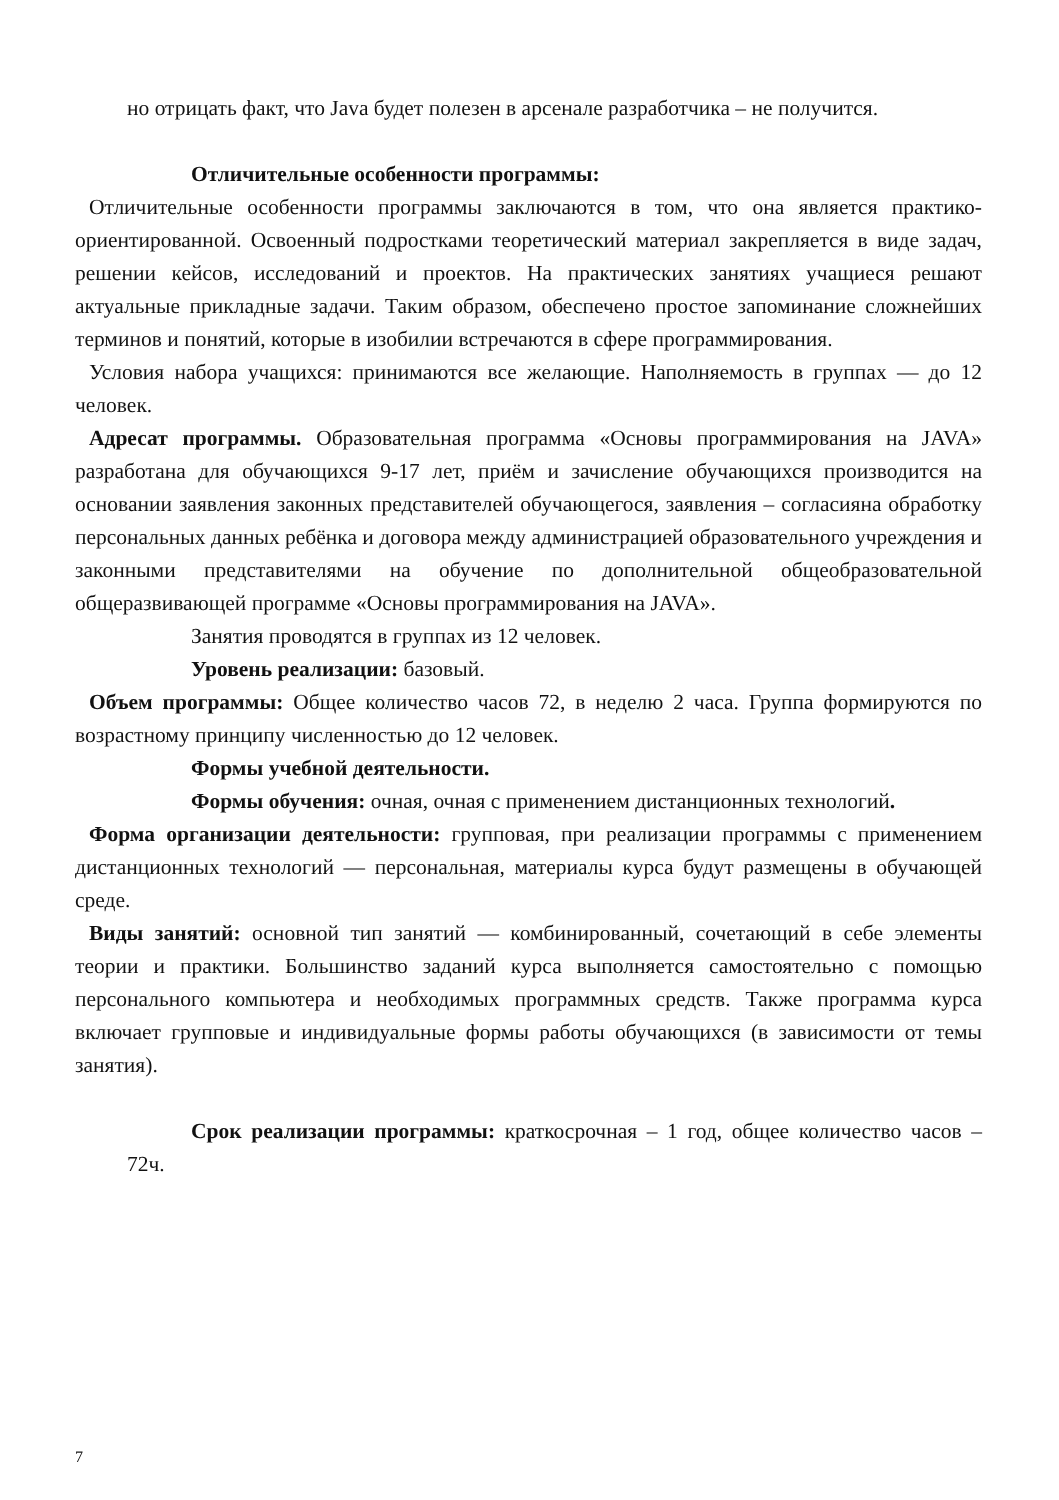но отрицать факт, что Java будет полезен в арсенале разработчика – не получится.
Отличительные особенности программы:
Отличительные особенности программы заключаются в том, что она является практико-ориентированной. Освоенный подростками теоретический материал закрепляется в виде задач, решении кейсов, исследований и проектов. На практических занятиях учащиеся решают актуальные прикладные задачи. Таким образом, обеспечено простое запоминание сложнейших терминов и понятий, которые в изобилии встречаются в сфере программирования.
Условия набора учащихся: принимаются все желающие. Наполняемость в группах — до 12 человек.
Адресат программы. Образовательная программа «Основы программирования на JAVA» разработана для обучающихся 9-17 лет, приём и зачисление обучающихся производится на основании заявления законных представителей обучающегося, заявления – согласияна обработку персональных данных ребёнка и договора между администрацией образовательного учреждения и законными представителями на обучение по дополнительной общеобразовательной общеразвивающей программе «Основы программирования на JAVA».
Занятия проводятся в группах из 12 человек.
Уровень реализации: базовый.
Объем программы: Общее количество часов 72, в неделю 2 часа. Группа формируются по возрастному принципу численностью до 12 человек.
Формы учебной деятельности.
Формы обучения: очная, очная с применением дистанционных технологий.
Форма организации деятельности: групповая, при реализации программы с применением дистанционных технологий — персональная, материалы курса будут размещены в обучающей среде.
Виды занятий: основной тип занятий — комбинированный, сочетающий в себе элементы теории и практики. Большинство заданий курса выполняется самостоятельно с помощью персонального компьютера и необходимых программных средств. Также программа курса включает групповые и индивидуальные формы работы обучающихся (в зависимости от темы занятия).
Срок реализации программы: краткосрочная – 1 год, общее количество часов – 72ч.
7